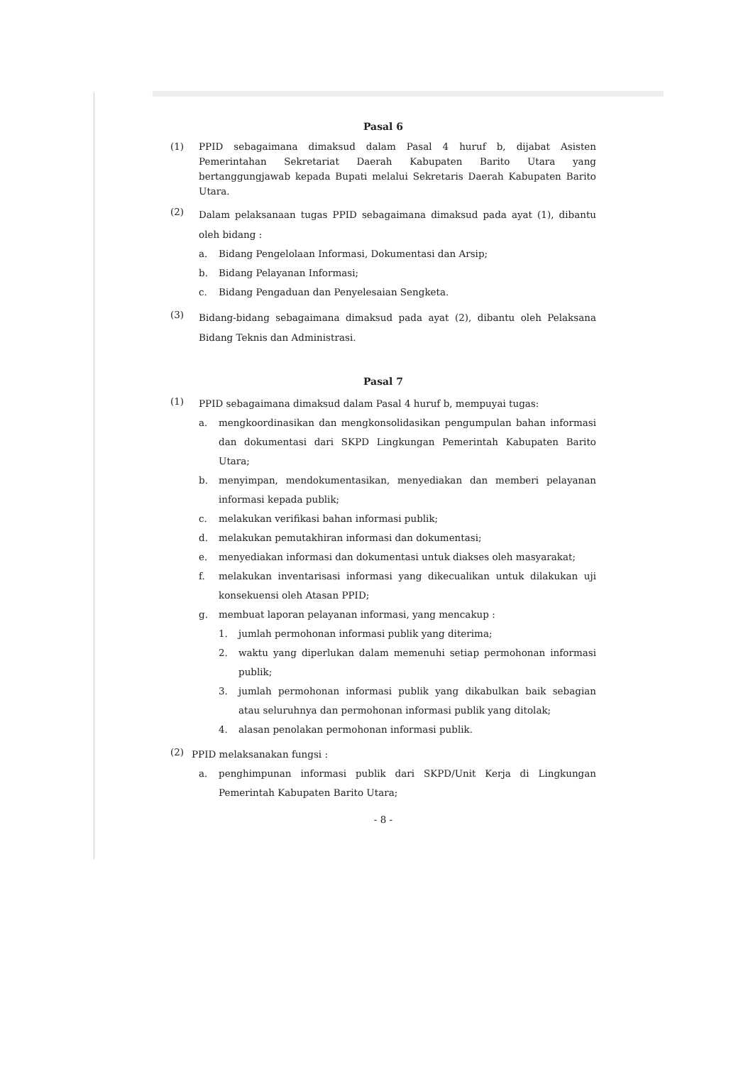Pasal 6
(1) PPID sebagaimana dimaksud dalam Pasal 4 huruf b, dijabat Asisten Pemerintahan Sekretariat Daerah Kabupaten Barito Utara yang bertanggungjawab kepada Bupati melalui Sekretaris Daerah Kabupaten Barito Utara.
(2)
Dalam pelaksanaan tugas PPID sebagaimana dimaksud pada ayat (1), dibantu oleh bidang :
a. Bidang Pengelolaan Informasi, Dokumentasi dan Arsip;
b. Bidang Pelayanan Informasi;
c. Bidang Pengaduan dan Penyelesaian Sengketa.
(3)
Bidang-bidang sebagaimana dimaksud pada ayat (2), dibantu oleh Pelaksana Bidang Teknis dan Administrasi.
Pasal 7
(1)
PPID sebagaimana dimaksud dalam Pasal 4 huruf b, mempuyai tugas:
a. mengkoordinasikan dan mengkonsolidasikan pengumpulan bahan informasi dan dokumentasi dari SKPD Lingkungan Pemerintah Kabupaten Barito Utara;
b. menyimpan, mendokumentasikan, menyediakan dan memberi pelayanan informasi kepada publik;
c. melakukan verifikasi bahan informasi publik;
d. melakukan pemutakhiran informasi dan dokumentasi;
e. menyediakan informasi dan dokumentasi untuk diakses oleh masyarakat;
f. melakukan inventarisasi informasi yang dikecualikan untuk dilakukan uji konsekuensi oleh Atasan PPID;
g. membuat laporan pelayanan informasi, yang mencakup :
1. jumlah permohonan informasi publik yang diterima;
2. waktu yang diperlukan dalam memenuhi setiap permohonan informasi publik;
3. jumlah permohonan informasi publik yang dikabulkan baik sebagian atau seluruhnya dan permohonan informasi publik yang ditolak;
4. alasan penolakan permohonan informasi publik.
(2)
PPID melaksanakan fungsi :
a. penghimpunan informasi publik dari SKPD/Unit Kerja di Lingkungan Pemerintah Kabupaten Barito Utara;
- 8 -